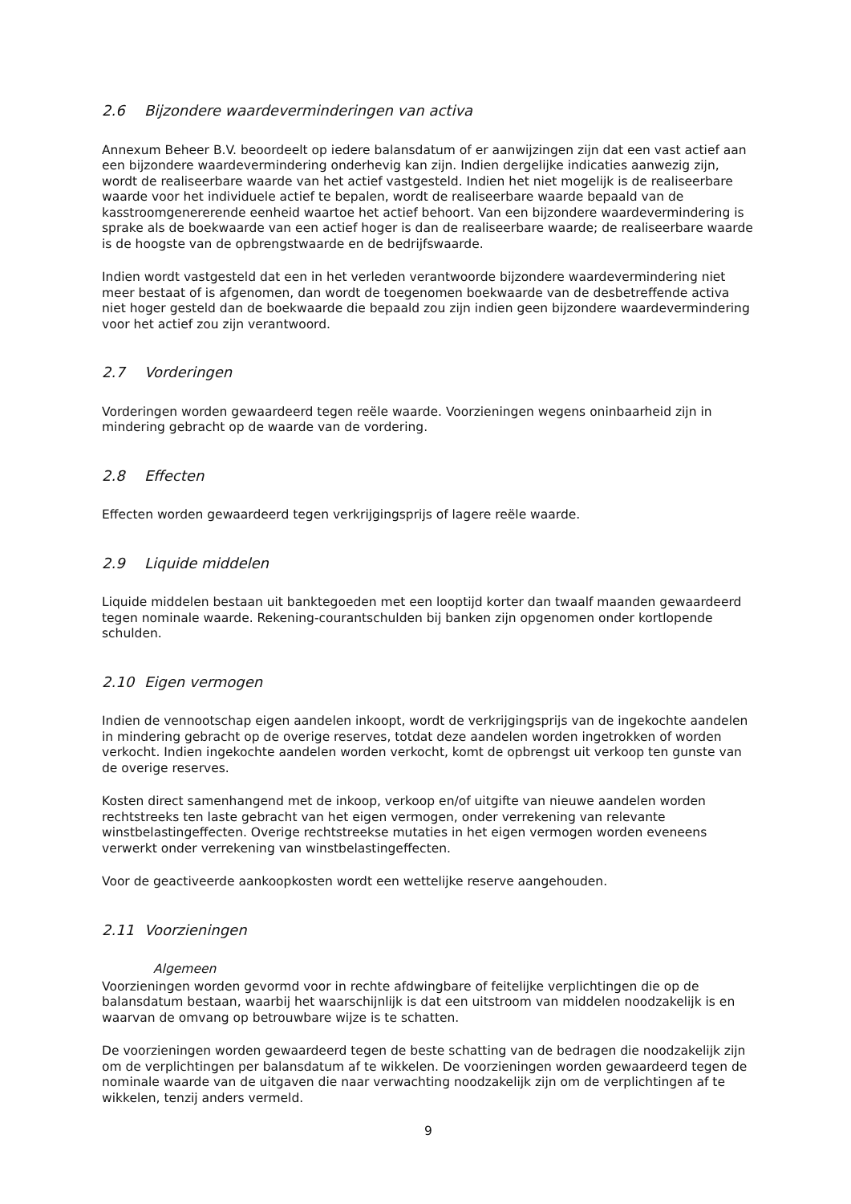2.6 Bijzondere waardeverminderingen van activa
Annexum Beheer B.V. beoordeelt op iedere balansdatum of er aanwijzingen zijn dat een vast actief aan een bijzondere waardevermindering onderhevig kan zijn. Indien dergelijke indicaties aanwezig zijn, wordt de realiseerbare waarde van het actief vastgesteld. Indien het niet mogelijk is de realiseerbare waarde voor het individuele actief te bepalen, wordt de realiseerbare waarde bepaald van de kasstroomgenererende eenheid waartoe het actief behoort. Van een bijzondere waardevermindering is sprake als de boekwaarde van een actief hoger is dan de realiseerbare waarde; de realiseerbare waarde is de hoogste van de opbrengstwaarde en de bedrijfswaarde.
Indien wordt vastgesteld dat een in het verleden verantwoorde bijzondere waardevermindering niet meer bestaat of is afgenomen, dan wordt de toegenomen boekwaarde van de desbetreffende activa niet hoger gesteld dan de boekwaarde die bepaald zou zijn indien geen bijzondere waardevermindering voor het actief zou zijn verantwoord.
2.7 Vorderingen
Vorderingen worden gewaardeerd tegen reële waarde. Voorzieningen wegens oninbaarheid zijn in mindering gebracht op de waarde van de vordering.
2.8 Effecten
Effecten worden gewaardeerd tegen verkrijgingsprijs of lagere reële waarde.
2.9 Liquide middelen
Liquide middelen bestaan uit banktegoeden met een looptijd korter dan twaalf maanden gewaardeerd tegen nominale waarde. Rekening-courantschulden bij banken zijn opgenomen onder kortlopende schulden.
2.10 Eigen vermogen
Indien de vennootschap eigen aandelen inkoopt, wordt de verkrijgingsprijs van de ingekochte aandelen in mindering gebracht op de overige reserves, totdat deze aandelen worden ingetrokken of worden verkocht. Indien ingekochte aandelen worden verkocht, komt de opbrengst uit verkoop ten gunste van de overige reserves.
Kosten direct samenhangend met de inkoop, verkoop en/of uitgifte van nieuwe aandelen worden rechtstreeks ten laste gebracht van het eigen vermogen, onder verrekening van relevante winstbelastingeffecten. Overige rechtstreekse mutaties in het eigen vermogen worden eveneens verwerkt onder verrekening van winstbelastingeffecten.
Voor de geactiveerde aankoopkosten wordt een wettelijke reserve aangehouden.
2.11 Voorzieningen
Algemeen
Voorzieningen worden gevormd voor in rechte afdwingbare of feitelijke verplichtingen die op de balansdatum bestaan, waarbij het waarschijnlijk is dat een uitstroom van middelen noodzakelijk is en waarvan de omvang op betrouwbare wijze is te schatten.
De voorzieningen worden gewaardeerd tegen de beste schatting van de bedragen die noodzakelijk zijn om de verplichtingen per balansdatum af te wikkelen. De voorzieningen worden gewaardeerd tegen de nominale waarde van de uitgaven die naar verwachting noodzakelijk zijn om de verplichtingen af te wikkelen, tenzij anders vermeld.
9